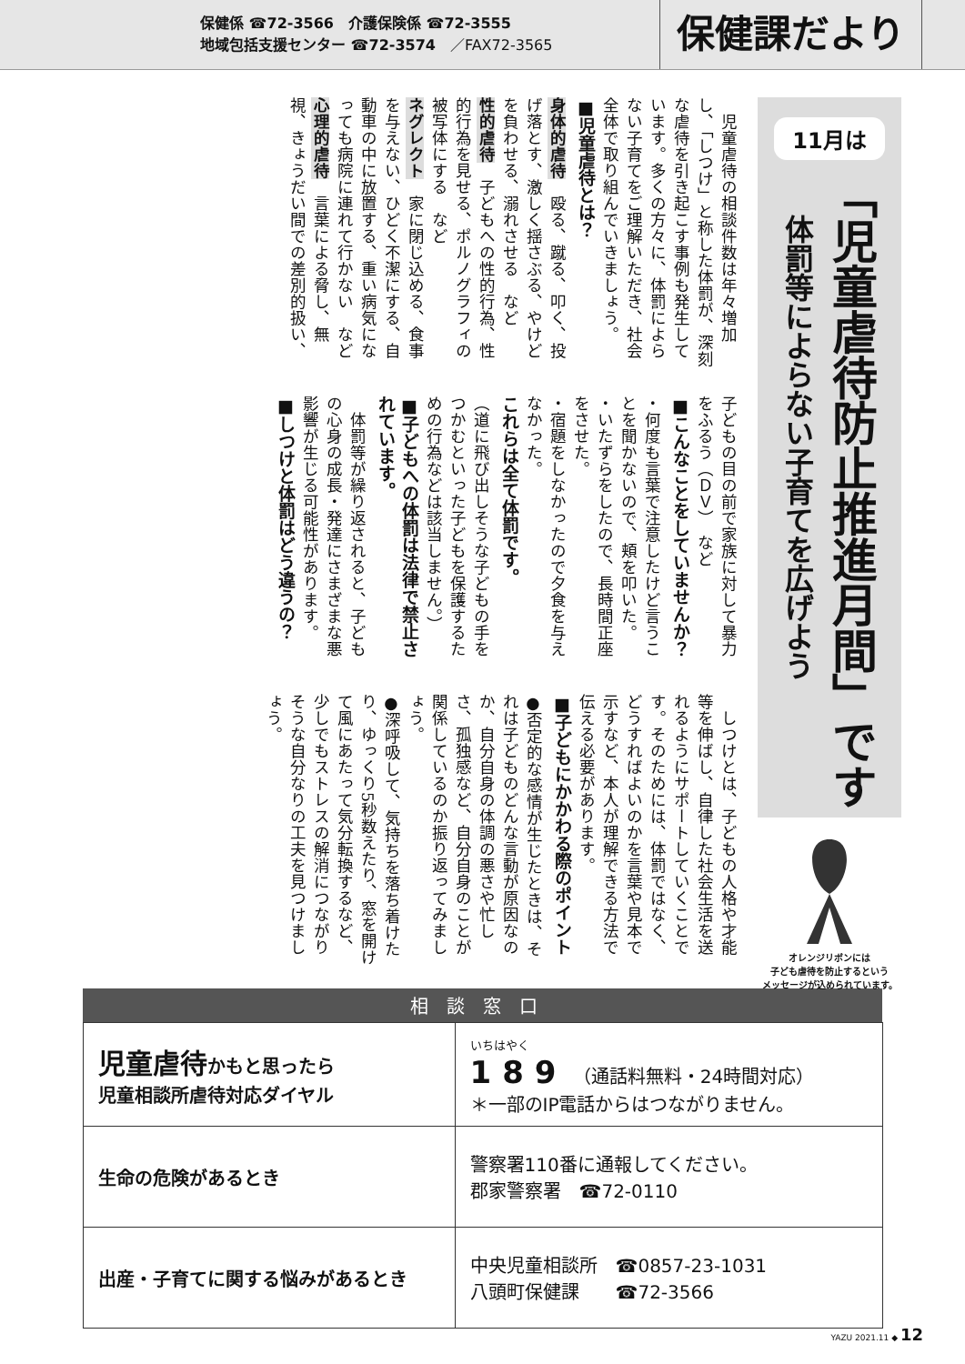保健係 ☎72-3566　介護保険係 ☎72-3555
地域包括支援センター ☎72-3574　／FAX72-3565
保健課だより
11月は
「児童虐待防止推進月間」です
体罰等によらない子育てを広げよう
オレンジリボンには
子ども虐待を防止するという
メッセージが込められています。
　児童虐待の相談件数は年々増加し、「しつけ」と称した体罰が、深刻な虐待を引き起こす事例も発生しています。多くの方々に、体罰によらない子育てをご理解いただき、社会全体で取り組んでいきましょう。
■児童虐待とは？
身体的虐待　殴る、蹴る、叩く、投げ落とす、激しく揺さぶる、やけどを負わせる、溺れさせる　など
性的虐待　子どもへの性的行為、性的行為を見せる、ポルノグラフィの被写体にする　など
ネグレクト　家に閉じ込める、食事を与えない、ひどく不潔にする、自動車の中に放置する、重い病気になっても病院に連れて行かない　など
心理的虐待　言葉による脅し、無視、きょうだい間での差別的扱い、子どもの目の前で家族に対して暴力をふるう（ＤＶ）　など
■こんなことをしていませんか？
・何度も言葉で注意したけど言うことを聞かないので、頬を叩いた。
・いたずらをしたので、長時間正座をさせた。
・宿題をしなかったので夕食を与えなかった。
これらは全て体罰です。
（道に飛び出しそうな子どもの手をつかむといった子どもを保護するための行為などは該当しません。）
■子どもへの体罰は法律で禁止されています。
　体罰等が繰り返されると、子どもの心身の成長・発達にさまざまな悪影響が生じる可能性があります。
■しつけと体罰はどう違うの？
　しつけとは、子どもの人格や才能等を伸ばし、自律した社会生活を送れるようにサポートしていくことです。そのためには、体罰ではなく、どうすればよいのかを言葉や見本で示すなど、本人が理解できる方法で伝える必要があります。
■子どもにかかわる際のポイント
●否定的な感情が生じたときは、それは子どものどんな言動が原因なのか、自分自身の体調の悪さや忙しさ、孤独感など、自分自身のことが関係しているのか振り返ってみましょう。
●深呼吸して、気持ちを落ち着けたり、ゆっくり5秒数えたり、窓を開けて風にあたって気分転換するなど、少しでもストレスの解消につながりそうな自分なりの工夫を見つけましょう。
| 相談窓口 | |
| --- | --- |
| 児童虐待 かもと思ったら 児童相談所虐待対応ダイヤル | いちはやく 189 （通話料無料・24時間対応） ＊一部のIP電話からはつながりません。 |
| 生命の危険があるとき | 警察署110番に通報してください。 郡家警察署 ☎72-0110 |
| 出産・子育てに関する悩みがあるとき | 中央児童相談所 ☎0857-23-1031 八頭町保健課 ☎72-3566 |
YAZU 2021.11 ◆ 12